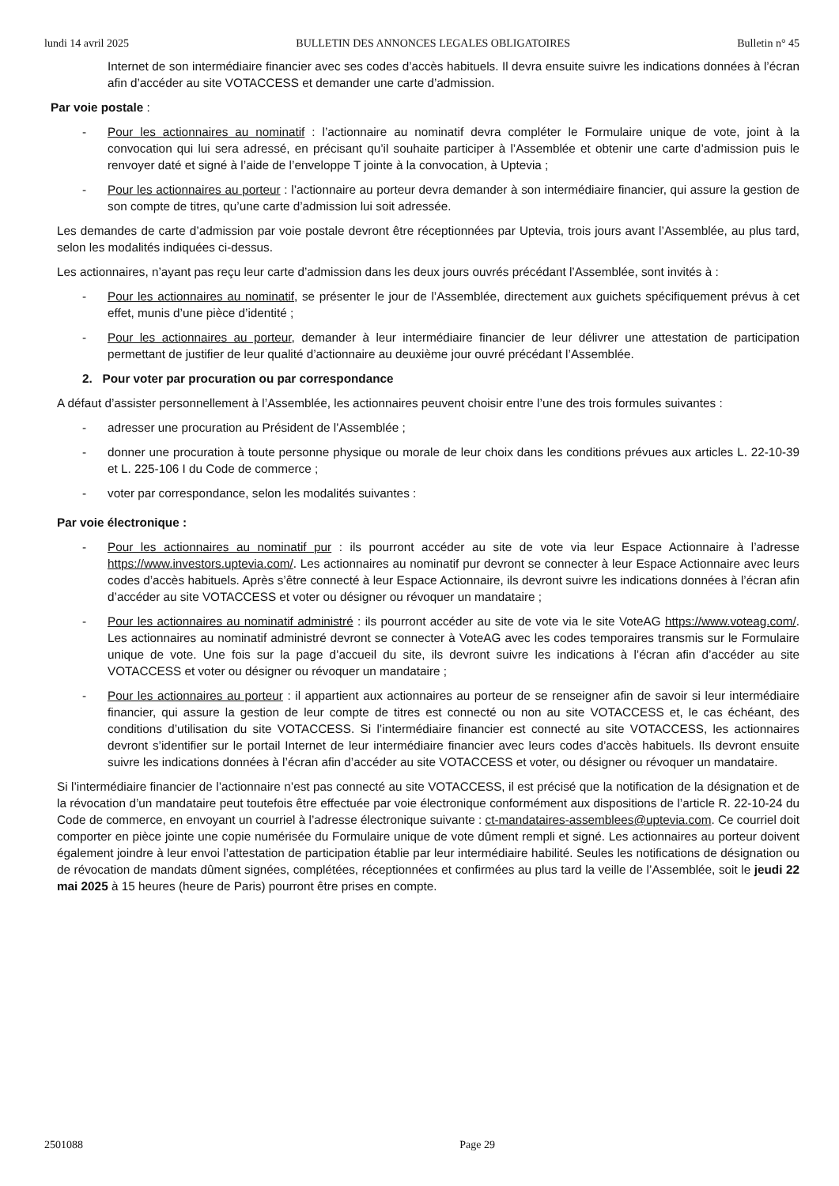lundi 14 avril 2025 BULLETIN DES ANNONCES LEGALES OBLIGATOIRES Bulletin n° 45
Internet de son intermédiaire financier avec ses codes d’accès habituels. Il devra ensuite suivre les indications données à l’écran afin d’accéder au site VOTACCESS et demander une carte d’admission.
Par voie postale :
- Pour les actionnaires au nominatif : l’actionnaire au nominatif devra compléter le Formulaire unique de vote, joint à la convocation qui lui sera adressé, en précisant qu’il souhaite participer à l’Assemblée et obtenir une carte d’admission puis le renvoyer daté et signé à l’aide de l’enveloppe T jointe à la convocation, à Uptevia ;
- Pour les actionnaires au porteur : l’actionnaire au porteur devra demander à son intermédiaire financier, qui assure la gestion de son compte de titres, qu’une carte d’admission lui soit adressée.
Les demandes de carte d’admission par voie postale devront être réceptionnées par Uptevia, trois jours avant l’Assemblée, au plus tard, selon les modalités indiquées ci-dessus.
Les actionnaires, n’ayant pas reçu leur carte d’admission dans les deux jours ouvrés précédant l’Assemblée, sont invités à :
- Pour les actionnaires au nominatif, se présenter le jour de l’Assemblée, directement aux guichets spécifiquement prévus à cet effet, munis d’une pièce d’identité ;
- Pour les actionnaires au porteur, demander à leur intermédiaire financier de leur délivrer une attestation de participation permettant de justifier de leur qualité d’actionnaire au deuxième jour ouvré précédant l’Assemblée.
2. Pour voter par procuration ou par correspondance
A défaut d’assister personnellement à l’Assemblée, les actionnaires peuvent choisir entre l’une des trois formules suivantes :
- adresser une procuration au Président de l’Assemblée ;
- donner une procuration à toute personne physique ou morale de leur choix dans les conditions prévues aux articles L. 22-10-39 et L. 225-106 I du Code de commerce ;
- voter par correspondance, selon les modalités suivantes :
Par voie électronique :
- Pour les actionnaires au nominatif pur : ils pourront accéder au site de vote via leur Espace Actionnaire à l’adresse https://www.investors.uptevia.com/. Les actionnaires au nominatif pur devront se connecter à leur Espace Actionnaire avec leurs codes d’accès habituels. Après s’être connecté à leur Espace Actionnaire, ils devront suivre les indications données à l’écran afin d’accéder au site VOTACCESS et voter ou désigner ou révoquer un mandataire ;
- Pour les actionnaires au nominatif administré : ils pourront accéder au site de vote via le site VoteAG https://www.voteag.com/. Les actionnaires au nominatif administré devront se connecter à VoteAG avec les codes temporaires transmis sur le Formulaire unique de vote. Une fois sur la page d’accueil du site, ils devront suivre les indications à l’écran afin d’accéder au site VOTACCESS et voter ou désigner ou révoquer un mandataire ;
- Pour les actionnaires au porteur : il appartient aux actionnaires au porteur de se renseigner afin de savoir si leur intermédiaire financier, qui assure la gestion de leur compte de titres est connecté ou non au site VOTACCESS et, le cas échéant, des conditions d’utilisation du site VOTACCESS. Si l’intermédiaire financier est connecté au site VOTACCESS, les actionnaires devront s’identifier sur le portail Internet de leur intermédiaire financier avec leurs codes d’accès habituels. Ils devront ensuite suivre les indications données à l’écran afin d’accéder au site VOTACCESS et voter, ou désigner ou révoquer un mandataire.
Si l’intermédiaire financier de l’actionnaire n’est pas connecté au site VOTACCESS, il est précisé que la notification de la désignation et de la révocation d’un mandataire peut toutefois être effectuée par voie électronique conformément aux dispositions de l’article R. 22-10-24 du Code de commerce, en envoyant un courriel à l’adresse électronique suivante : ct-mandataires-assemblees@uptevia.com. Ce courriel doit comporter en pièce jointe une copie numérisée du Formulaire unique de vote dûment rempli et signé. Les actionnaires au porteur doivent également joindre à leur envoi l’attestation de participation établie par leur intermédiaire habilité. Seules les notifications de désignation ou de révocation de mandats dûment signées, complétées, réceptionnées et confirmées au plus tard la veille de l’Assemblée, soit le jeudi 22 mai 2025 à 15 heures (heure de Paris) pourront être prises en compte.
2501088 Page 29